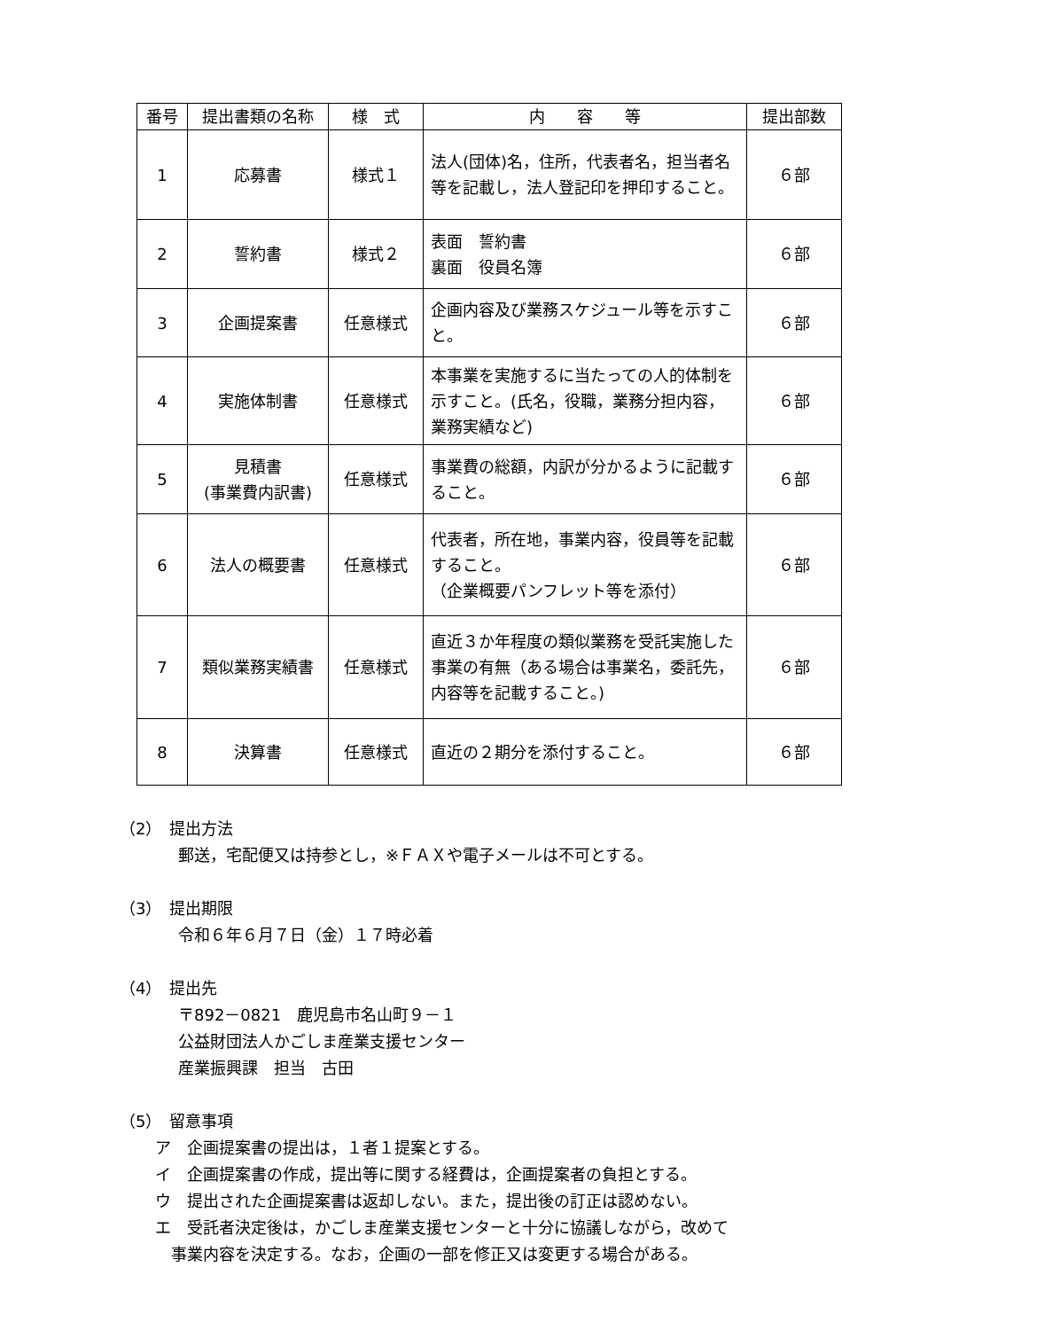| 番号 | 提出書類の名称 | 様 式 | 内 容 等 | 提出部数 |
| --- | --- | --- | --- | --- |
| 1 | 応募書 | 様式１ | 法人(団体)名，住所，代表者名，担当者名等を記載し，法人登記印を押印すること。 | ６部 |
| 2 | 誓約書 | 様式２ | 表面 誓約書 裏面 役員名簿 | ６部 |
| 3 | 企画提案書 | 任意様式 | 企画内容及び業務スケジュール等を示すこと。 | ６部 |
| 4 | 実施体制書 | 任意様式 | 本事業を実施するに当たっての人的体制を示すこと。(氏名，役職，業務分担内容，業務実績など) | ６部 |
| 5 | 見積書 (事業費内訳書) | 任意様式 | 事業費の総額，内訳が分かるように記載すること。 | ６部 |
| 6 | 法人の概要書 | 任意様式 | 代表者，所在地，事業内容，役員等を記載すること。 （企業概要パンフレット等を添付） | ６部 |
| 7 | 類似業務実績書 | 任意様式 | 直近３か年程度の類似業務を受託実施した事業の有無（ある場合は事業名，委託先，内容等を記載すること。) | ６部 |
| 8 | 決算書 | 任意様式 | 直近の２期分を添付すること。 | ６部 |
（2）　提出方法
郵送，宅配便又は持参とし，※ＦＡＸや電子メールは不可とする。
（3）　提出期限
令和６年６月７日（金）１７時必着
（4）　提出先
〒892－0821　鹿児島市名山町９－１
公益財団法人かごしま産業支援センター
産業振興課　担当　古田
（5）　留意事項
ア　企画提案書の提出は，１者１提案とする。
イ　企画提案書の作成，提出等に関する経費は，企画提案者の負担とする。
ウ　提出された企画提案書は返却しない。また，提出後の訂正は認めない。
エ　受託者決定後は，かごしま産業支援センターと十分に協議しながら，改めて
　事業内容を決定する。なお，企画の一部を修正又は変更する場合がある。